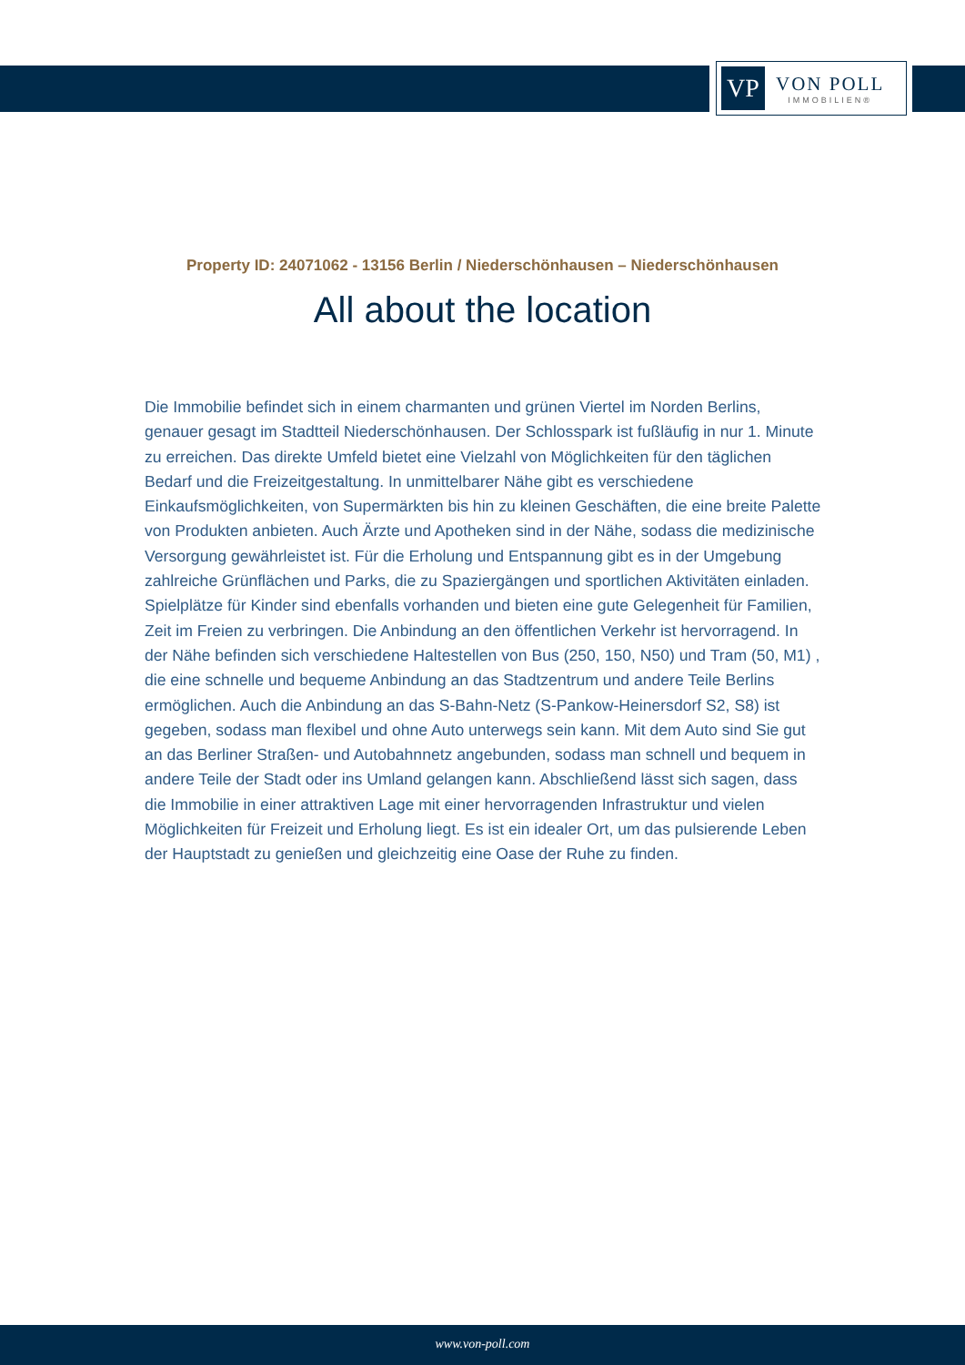VP
VON POLL
IMMOBILIEN®
Property ID: 24071062 - 13156 Berlin / Niederschönhausen – Niederschönhausen
All about the location
Die Immobilie befindet sich in einem charmanten und grünen Viertel im Norden Berlins, genauer gesagt im Stadtteil Niederschönhausen. Der Schlosspark ist fußläufig in nur 1. Minute zu erreichen. Das direkte Umfeld bietet eine Vielzahl von Möglichkeiten für den täglichen Bedarf und die Freizeitgestaltung. In unmittelbarer Nähe gibt es verschiedene Einkaufsmöglichkeiten, von Supermärkten bis hin zu kleinen Geschäften, die eine breite Palette von Produkten anbieten. Auch Ärzte und Apotheken sind in der Nähe, sodass die medizinische Versorgung gewährleistet ist. Für die Erholung und Entspannung gibt es in der Umgebung zahlreiche Grünflächen und Parks, die zu Spaziergängen und sportlichen Aktivitäten einladen. Spielplätze für Kinder sind ebenfalls vorhanden und bieten eine gute Gelegenheit für Familien, Zeit im Freien zu verbringen. Die Anbindung an den öffentlichen Verkehr ist hervorragend. In der Nähe befinden sich verschiedene Haltestellen von Bus (250, 150, N50) und Tram (50, M1) , die eine schnelle und bequeme Anbindung an das Stadtzentrum und andere Teile Berlins ermöglichen. Auch die Anbindung an das S-Bahn-Netz (S-Pankow-Heinersdorf S2, S8) ist gegeben, sodass man flexibel und ohne Auto unterwegs sein kann. Mit dem Auto sind Sie gut an das Berliner Straßen- und Autobahnnetz angebunden, sodass man schnell und bequem in andere Teile der Stadt oder ins Umland gelangen kann. Abschließend lässt sich sagen, dass die Immobilie in einer attraktiven Lage mit einer hervorragenden Infrastruktur und vielen Möglichkeiten für Freizeit und Erholung liegt. Es ist ein idealer Ort, um das pulsierende Leben der Hauptstadt zu genießen und gleichzeitig eine Oase der Ruhe zu finden.
www.von-poll.com